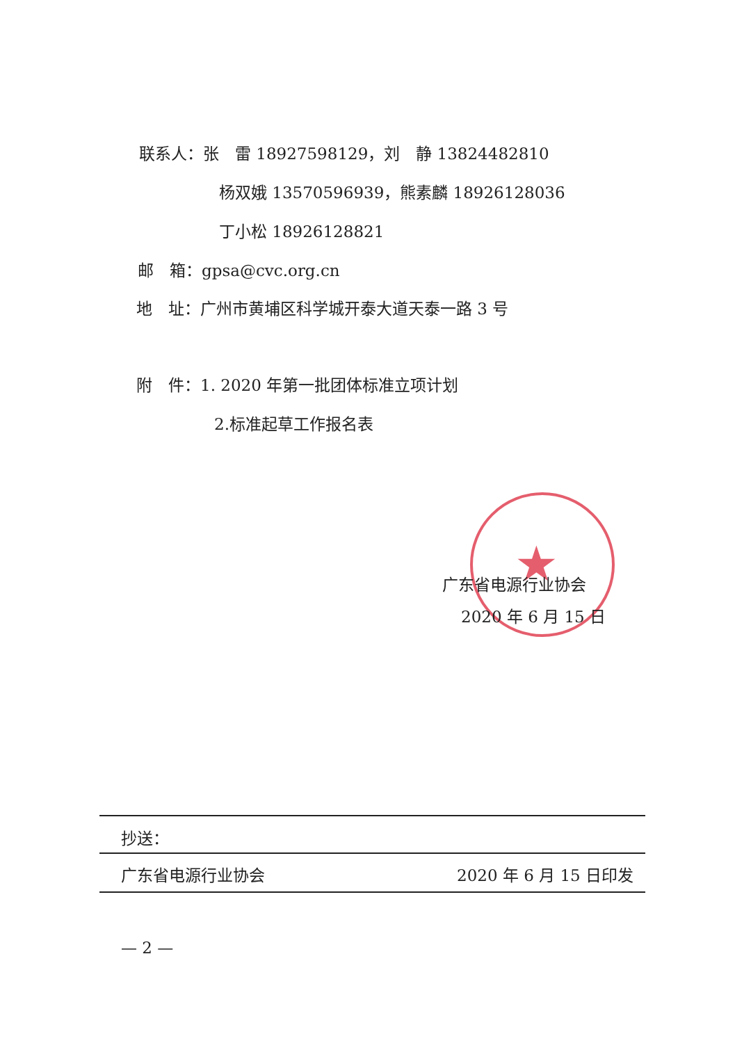★
联系人：张　雷 18927598129，刘　静 13824482810
杨双娥 13570596939，熊素麟 18926128036
丁小松 18926128821
邮　箱：gpsa@cvc.org.cn
地　址：广州市黄埔区科学城开泰大道天泰一路 3 号
附　件：1. 2020 年第一批团体标准立项计划
2.标准起草工作报名表
广东省电源行业协会
2020 年 6 月 15 日
抄送：
广东省电源行业协会 2020 年 6 月 15 日印发
— 2 —